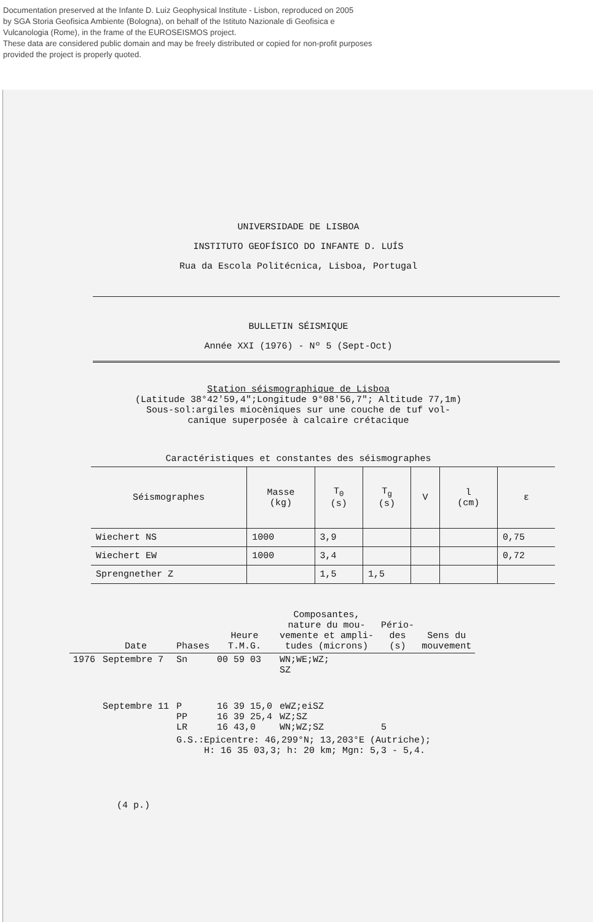Documentation preserved at the Infante D. Luiz Geophysical Institute - Lisbon, reproduced on 2005
by SGA Storia Geofisica Ambiente (Bologna), on behalf of the Istituto Nazionale di Geofisica e
Vulcanologia (Rome), in the frame of the EUROSEISMOS project.
These data are considered public domain and may be freely distributed or copied for non-profit purposes
provided the project is properly quoted.
UNIVERSIDADE DE LISBOA
INSTITUTO GEOFÍSICO DO INFANTE D. LUÍS
Rua da Escola Politécnica, Lisboa, Portugal
BULLETIN SÉISMIQUE
Année XXI (1976) - Nº 5 (Sept-Oct)
Station séismographique de Lisboa
(Latitude 38°42'59,4";Longitude 9°08'56,7"; Altitude 77,1m)
Sous-sol:argiles miocèniques sur une couche de tuf vol-
canique superposée à calcaire crétacique
Caractéristiques et constantes des séismographes
| Séismographes | Masse (kg) | T<sub>0</sub> (s) | T<sub>g</sub> (s) | V | l (cm) | ε |
| --- | --- | --- | --- | --- | --- | --- |
| Wiechert NS | 1000 | 3,9 | | | | 0,75 |
| Wiechert EW | 1000 | 3,4 | | | | 0,72 |
| Sprengnether Z | | 1,5 | 1,5 | | | |
| | Date | Phases | Heure T.M.G. | Composantes, nature du mou- vemente et ampli- tudes (microns) | Pério- des (s) | Sens du mouvement |
| --- | --- | --- | --- | --- | --- | --- |
| 1976 | Septembre 7 | Sn | 00 59 03 | WN;WE;WZ; SZ | | |
| | Septembre 11 | P PP LR | 16 39 15,0 16 39 25,4 16 43,0 | eWZ;eiSZ WZ;SZ WN;WZ;SZ | 5 | |
| | | G.S.:Epicentre: 46,299°N; 13,203°E (Autriche); H: 16 35 03,3; h: 20 km; Mgn: 5,3 - 5,4. | | | | |
(4 p.)